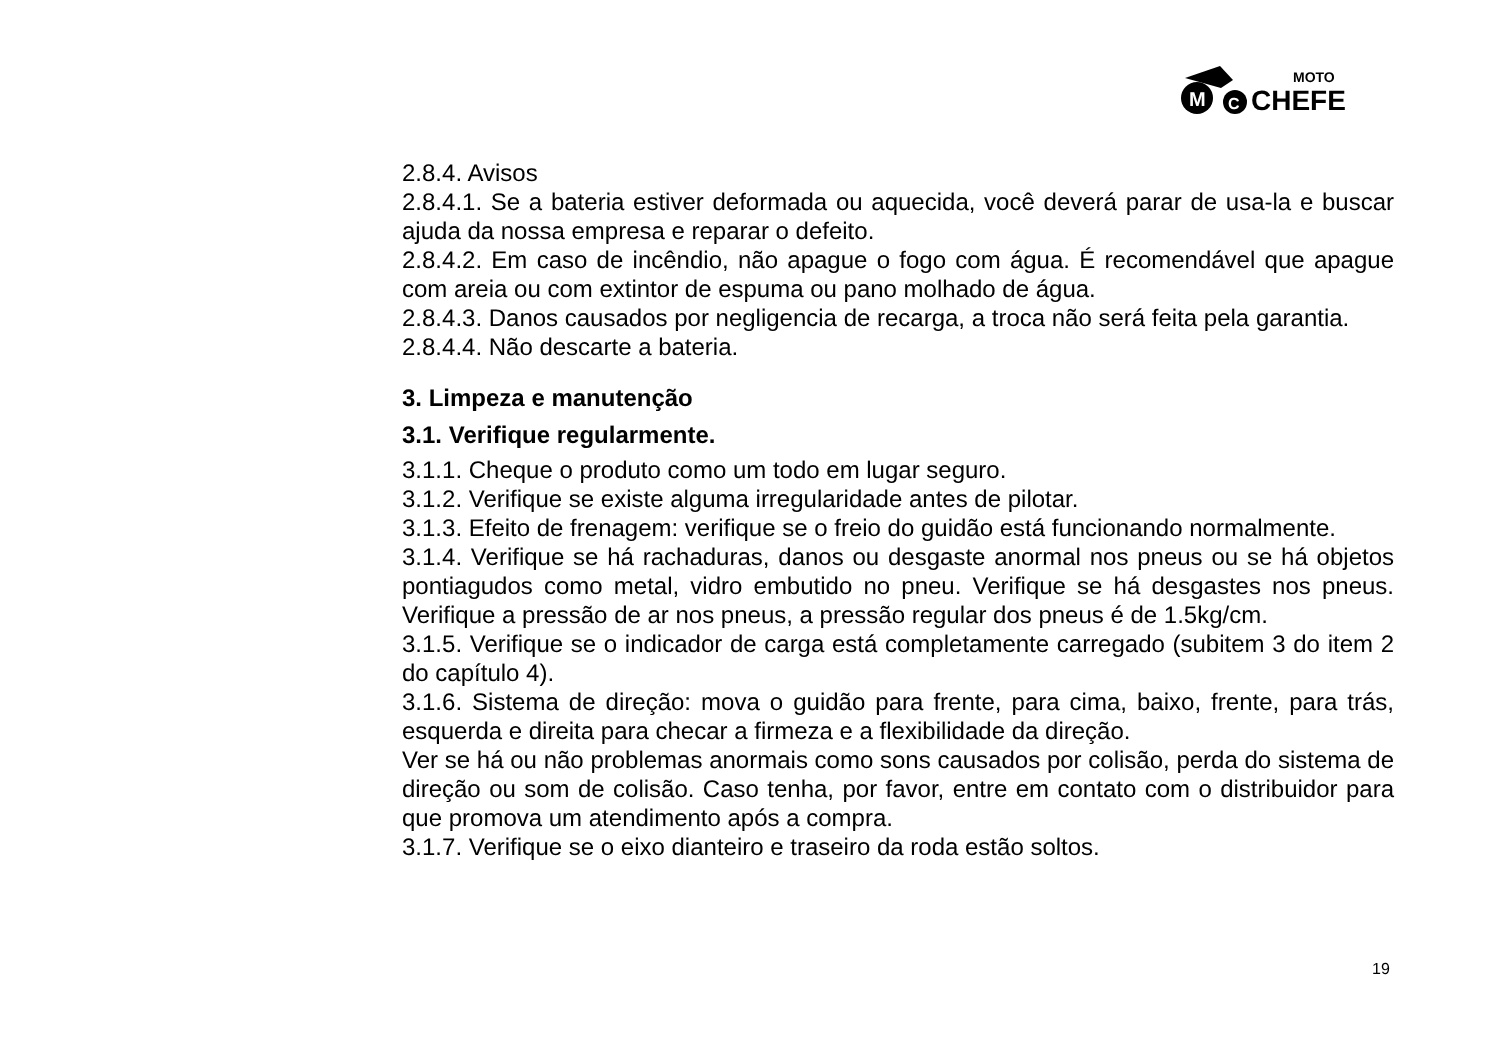M
C
MOTO
CHEFE
2.8.4. Avisos
2.8.4.1. Se a bateria estiver deformada ou aquecida, você deverá parar de usa-la e buscar ajuda da nossa empresa e reparar o defeito.
2.8.4.2. Em caso de incêndio, não apague o fogo com água. É recomendável que apague com areia ou com extintor de espuma ou pano molhado de água.
2.8.4.3. Danos causados por negligencia de recarga, a troca não será feita pela garantia.
2.8.4.4. Não descarte a bateria.
3. Limpeza e manutenção
3.1. Verifique regularmente.
3.1.1. Cheque o produto como um todo em lugar seguro.
3.1.2. Verifique se existe alguma irregularidade antes de pilotar.
3.1.3. Efeito de frenagem: verifique se o freio do guidão está funcionando normalmente.
3.1.4. Verifique se há rachaduras, danos ou desgaste anormal nos pneus ou se há objetos pontiagudos como metal, vidro embutido no pneu. Verifique se há desgastes nos pneus. Verifique a pressão de ar nos pneus, a pressão regular dos pneus é de 1.5kg/cm.
3.1.5. Verifique se o indicador de carga está completamente carregado (subitem 3 do item 2 do capítulo 4).
3.1.6. Sistema de direção: mova o guidão para frente, para cima, baixo, frente, para trás, esquerda e direita para checar a firmeza e a flexibilidade da direção.
Ver se há ou não problemas anormais como sons causados por colisão, perda do sistema de direção ou som de colisão. Caso tenha, por favor, entre em contato com o distribuidor para que promova um atendimento após a compra.
3.1.7. Verifique se o eixo dianteiro e traseiro da roda estão soltos.
19